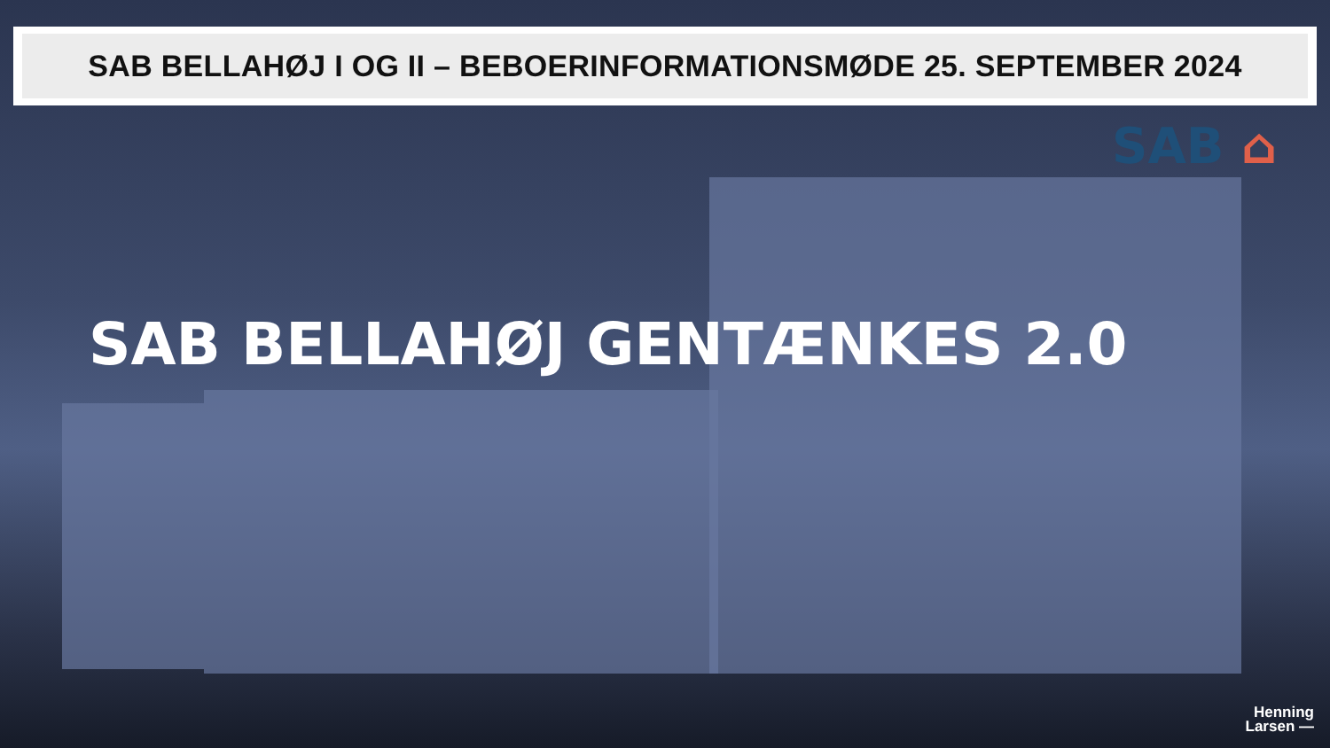SAB BELLAHØJ I OG II – BEBOERINFORMATIONSMØDE 25. SEPTEMBER 2024
SAB ⌂
SAB BELLAHØJ GENTÆNKES 2.0
Henning
Larsen —